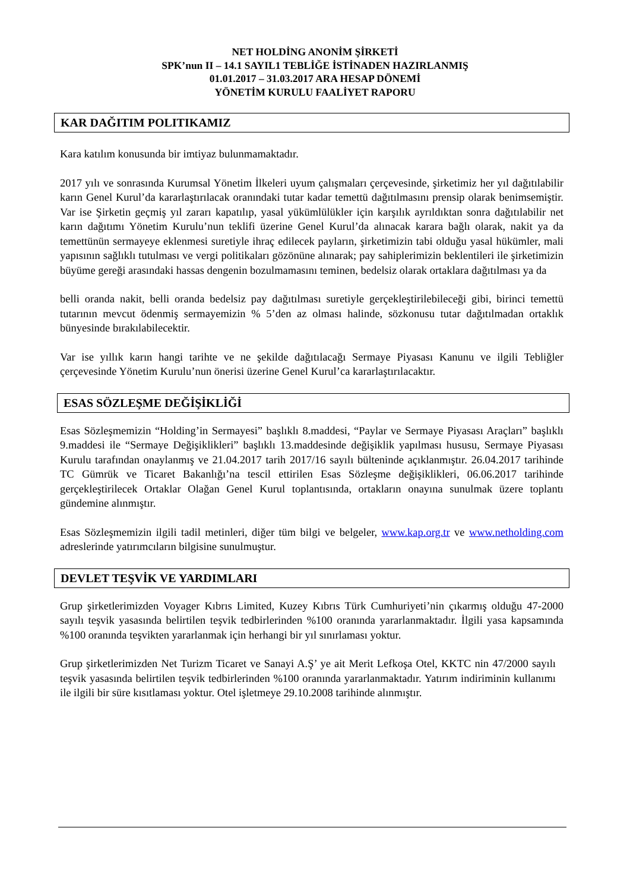NET HOLDİNG ANONİM ŞİRKETİ
SPK’nun II – 14.1 SAYIL1 TEBLİĞE İSTİNADEN HAZIRLANMIŞ
01.01.2017 – 31.03.2017 ARA HESAP DÖNEMİ
YÖNETİM KURULU FAALİYET RAPORU
KAR DAĞITIM POLITIKAMIZ
Kara katılım konusunda bir imtiyaz bulunmamaktadır.
2017 yılı ve sonrasında Kurumsal Yönetim İlkeleri uyum çalışmaları çerçevesinde, şirketimiz her yıl dağıtılabilir karın Genel Kurul’da kararlaştırılacak oranındaki tutar kadar temettü dağıtılmasını prensip olarak benimsemiştir. Var ise Şirketin geçmiş yıl zararı kapatılıp, yasal yükümlülükler için karşılık ayrıldıktan sonra dağıtılabilir net karın dağıtımı Yönetim Kurulu’nun teklifi üzerine Genel Kurul’da alınacak karara bağlı olarak, nakit ya da temettünün sermayeye eklenmesi suretiyle ihraç edilecek payların, şirketimizin tabi olduğu yasal hükümler, mali yapısının sağlıklı tutulması ve vergi politikaları gözönüne alınarak; pay sahiplerimizin beklentileri ile şirketimizin büyüme gereği arasındaki hassas dengenin bozulmamasını teminen, bedelsiz olarak ortaklara dağıtılması ya da
belli oranda nakit, belli oranda bedelsiz pay dağıtılması suretiyle gerçekleştirilebileceği gibi, birinci temettü tutarının mevcut ödenmiş sermayemizin % 5’den az olması halinde, sözkonusu tutar dağıtılmadan ortaklık bünyesinde bırakılabilecektir.
Var ise yıllık karın hangi tarihte ve ne şekilde dağıtılacağı Sermaye Piyasası Kanunu ve ilgili Tebliğler çerçevesinde Yönetim Kurulu’nun önerisi üzerine Genel Kurul’ca kararlaştırılacaktır.
ESAS SÖZLEŞME DEĞİŞİKLİĞİ
Esas Sözleşmemizin “Holding’in Sermayesi” başlıklı 8.maddesi, “Paylar ve Sermaye Piyasası Araçları” başlıklı 9.maddesi ile “Sermaye Değişiklikleri” başlıklı 13.maddesinde değişiklik yapılması hususu, Sermaye Piyasası Kurulu tarafından onaylanmış ve 21.04.2017 tarih 2017/16 sayılı bülteninde açıklanmıştır. 26.04.2017 tarihinde TC Gümrük ve Ticaret Bakanlığı’na tescil ettirilen Esas Sözleşme değişiklikleri, 06.06.2017 tarihinde gerçekleştirilecek Ortaklar Olağan Genel Kurul toplantısında, ortakların onayına sunulmak üzere toplantı gündemine alınmıştır.
Esas Sözleşmemizin ilgili tadil metinleri, diğer tüm bilgi ve belgeler, www.kap.org.tr ve www.netholding.com adreslerinde yatırımcıların bilgisine sunulmuştur.
DEVLET TEŞVİK VE YARDIMLARI
Grup şirketlerimizden Voyager Kıbrıs Limited, Kuzey Kıbrıs Türk Cumhuriyeti’nin çıkarmış olduğu 47-2000 sayılı teşvik yasasında belirtilen teşvik tedbirlerinden %100 oranında yararlanmaktadır. İlgili yasa kapsamında %100 oranında teşvikten yararlanmak için herhangi bir yıl sınırlaması yoktur.
Grup şirketlerimizden Net Turizm Ticaret ve Sanayi A.Ş’ ye ait Merit Lefkoşa Otel, KKTC nin 47/2000 sayılı teşvik yasasında belirtilen teşvik tedbirlerinden %100 oranında yararlanmaktadır. Yatırım indiriminin kullanımı ile ilgili bir süre kısıtlaması yoktur. Otel işletmeye 29.10.2008 tarihinde alınmıştır.